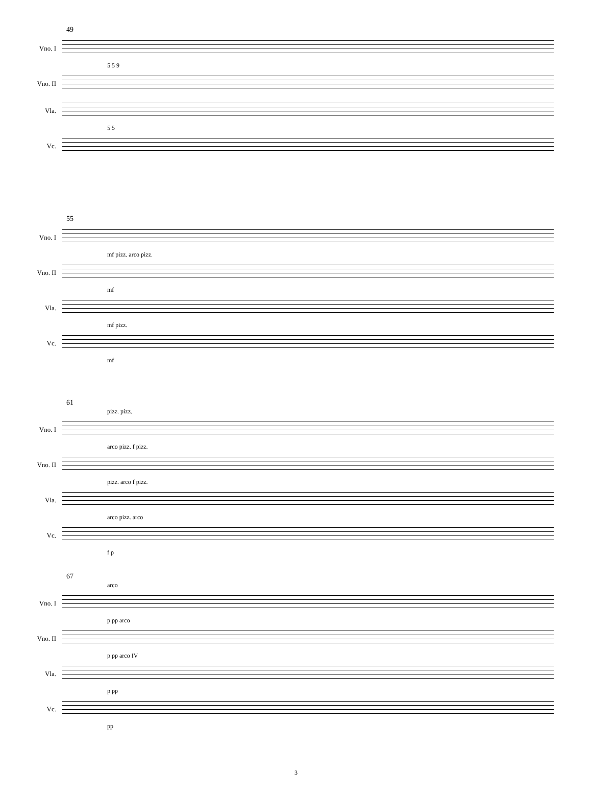49
Vno. I
5 5 9
Vno. II
Vla.
5 5
Vc.
55
Vno. I
mf pizz. arco pizz.
Vno. II
mf
Vla.
mf pizz.
Vc.
mf
61
pizz. pizz.
Vno. I
arco pizz. f pizz.
Vno. II
pizz. arco f pizz.
Vla.
arco pizz. arco
Vc.
f p
67
arco
Vno. I
p pp arco
Vno. II
p pp arco IV
Vla.
p pp
Vc.
pp
3